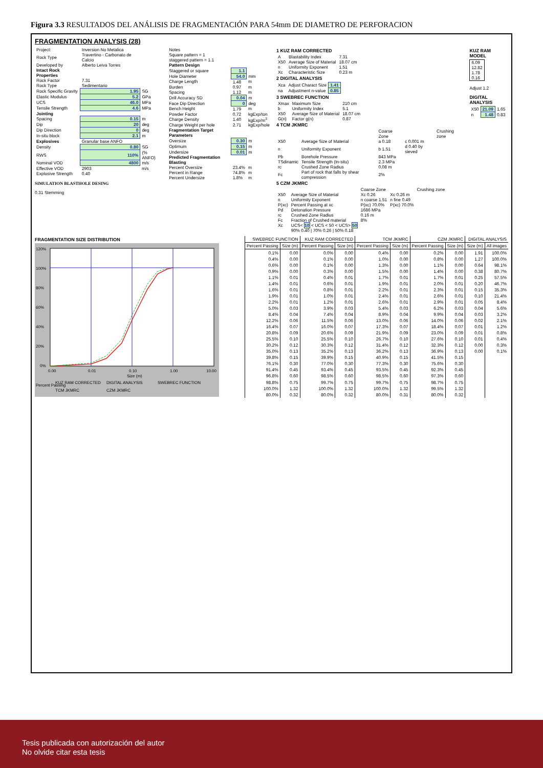Figura 3.3 RESULTADOS DEL ANÁLISIS DE FRAGMENTACIÓN PARA 54mm DE DIAMETRO DE PERFORACION
FRAGMENTATION ANALYSIS (28)
| Project: | Inversion No Metalica | |
| Rock Type | Travertino - Carbonato de Calcio | |
| Developed by | Alberto Leiva Torres | |
| Intact Rock Properties | | |
| Rock Factor | 7.31 | |
| Rock Type | Sedimentario | |
| Rock Specific Gravity | 1.95 | SG |
| Elastic Modulus | 5.2 | GPa |
| UCS | 46.0 | MPa |
| Tensile Strength | 4.6 | MPa |
| Jointing | | |
| Spacing | 0.15 | m |
| Dip | 20 | deg |
| Dip Direction | 0 | deg |
| In-situ block | 2.1 | m |
| Explosives | Granular base ANFO | |
| Density | 0.80 | SG |
| RWS | 110% | (% ANFO) |
| Nominal VOD | 4800 | m/s |
| Effective VOD | 2903 | m/s |
| Explosive Strength | 0.40 | |
SIMULATION BLASTHOLE DESING
0.31 Stemming
| Notes | | |
| Square pattern = 1 | | |
| staggered pattern = 1.1 | | |
| Pattern Design | | |
| Staggered or square | 1.1 | |
| Hole Diameter | 54.0 | mm |
| Charge Length | 1.48 | m |
| Burden | 0.97 | m |
| Spacing | 1.12 | m |
| Drill Accuracy SD | 0.04 | m |
| Face Dip Direction | 0 | deg |
| Bench Height | 1.79 | m |
| Powder Factor | 0.72 | kgExp/ton |
| Charge Density | 1.40 | kgExp/m<sup>3</sup> |
| Charge Weight per hole | 2.71 | kgExp/hole |
| Fragmentation Target Parameters | | |
| Oversize | 0.30 | m |
| Optimum | 0.15 | m |
| Undersize | 0.01 | m |
| Predicted Fragmentation Blasting | | |
| Percent Oversize | 23.4% | m |
| Percent in Range | 74.8% | m |
| Percent Undersize | 1.8% | m |
1 KUZ RAM CORRECTED
| A | Blastability Index | 7.31 |
| X50 | Average Size of Material | 18.07 cm |
| n | Uniformity Exponent | 1.51 |
| Xc | Characteristic Size | 0.23 m |
2 DIGITAL ANALYSIS
| Xca | Adjust Charact Size | 1.41 |
| na | Adjustment n-value | 0.85 |
3 SWEBREC FUNCTION
| Xmax | Maximum Size | 210 cm |
| b | Uniformity Index | 5.1 |
| X50 | Average Size of Material | 18.07 cm |
| G(n) | Factor g(n) | 0.87 |
4 TCM JKMRC
| | | Coarse Zone | | Crushing zone |
| X50 | Average Size of Material | a 0.18 | c 0.001 m | |
| n | Uniformity Exponent | b 1.51 | d 0.40 by sieved | |
| Pb | Borehole Pressure | 843 MPa | | |
| TSdinamic | Tensile Strength (In-situ) | 2.3 MPa | | |
| rc | Crushed Zone Radius | 0.08 m | | |
| Fc | Part of rock that falls by shear compression | 2% | | |
5 CZM JKMRC
| | | Coarse Zone | | Crushing zone |
| X50 | Average Size of Material | Xc 0.26 | Xc 0.26 m | |
| n | Uniformity Exponent | n coarse 1.51 | n fine 0.49 | |
| P(xc) | Percent Passing at xc | P(xc) 70.0% | P(xc) 70.0% | |
| Pd | Detonation Pressure | 1686 MPa | | |
| rc | Crushed Zone Radius | 0.16 m | | |
| Fc | Fraction of Crushed material | 8% | | |
| Xc | UCS< 10 < UCS < 50 < UCS> 50 | | | |
| | 90% 0.40 / 70% 0.26 / 50% 0.18 | | | |
KUZ RAM MODEL
| 6.09 |
| 12.82 |
| 1.78 |
| 0.16 |
Adjust 1.2
DIGITAL ANALYSIS
| X50 | 21.09 | 1.65 |
| n | 1.48 | 0.83 |
FRAGMENTATION SIZE DISTRIBUTION
120%
100%
80%
60%
40%
20%
0%
0.00
0.01
0.10
1.00
10.00
Size (m)
Percent Passing
KUZ RAM CORRECTED
DIGITAL ANALYSIS
SWEBREC FUNCTION
TCM JKMRC
CZM JKMRC
| SWEBREC FUNCTION | | KUZ RAM CORRECTED | | TCM JKMRC | | CZM JKMRC | | DIGITAL ANALYSIS | |
| --- | --- | --- | --- | --- | --- | --- | --- | --- | --- |
| Percent Passing | Size (m) | Percent Passing | Size (m) | Percent Passing | Size (m) | Percent Passing | Size (m) | Size (m) | All images |
| 0.1% | 0.00 | 0.0% | 0.00 | 0.4% | 0.00 | 0.2% | 0.00 | 1.91 | 100.0% |
| 0.4% | 0.00 | 0.1% | 0.00 | 1.0% | 0.00 | 0.8% | 0.00 | 1.27 | 100.0% |
| 0.6% | 0.00 | 0.1% | 0.00 | 1.3% | 0.00 | 1.1% | 0.00 | 0.64 | 98.1% |
| 0.9% | 0.00 | 0.3% | 0.00 | 1.5% | 0.00 | 1.4% | 0.00 | 0.38 | 80.7% |
| 1.1% | 0.01 | 0.4% | 0.01 | 1.7% | 0.01 | 1.7% | 0.01 | 0.25 | 57.5% |
| 1.4% | 0.01 | 0.6% | 0.01 | 1.9% | 0.01 | 2.0% | 0.01 | 0.20 | 46.7% |
| 1.6% | 0.01 | 0.8% | 0.01 | 2.2% | 0.01 | 2.3% | 0.01 | 0.15 | 35.3% |
| 1.9% | 0.01 | 1.0% | 0.01 | 2.4% | 0.01 | 2.6% | 0.01 | 0.10 | 21.4% |
| 2.2% | 0.01 | 1.2% | 0.01 | 2.6% | 0.01 | 2.9% | 0.01 | 0.05 | 8.4% |
| 5.0% | 0.03 | 3.9% | 0.03 | 5.4% | 0.03 | 6.2% | 0.03 | 0.04 | 5.6% |
| 8.4% | 0.04 | 7.4% | 0.04 | 8.9% | 0.04 | 9.9% | 0.04 | 0.03 | 3.2% |
| 12.2% | 0.06 | 11.5% | 0.06 | 13.0% | 0.06 | 14.0% | 0.06 | 0.02 | 2.1% |
| 16.4% | 0.07 | 16.0% | 0.07 | 17.3% | 0.07 | 18.4% | 0.07 | 0.01 | 1.2% |
| 20.8% | 0.09 | 20.6% | 0.09 | 21.9% | 0.09 | 23.0% | 0.09 | 0.01 | 0.8% |
| 25.5% | 0.10 | 25.5% | 0.10 | 26.7% | 0.10 | 27.6% | 0.10 | 0.01 | 0.4% |
| 30.2% | 0.12 | 30.3% | 0.12 | 31.4% | 0.12 | 32.3% | 0.12 | 0.00 | 0.3% |
| 35.0% | 0.13 | 35.2% | 0.13 | 36.2% | 0.13 | 36.9% | 0.13 | 0.00 | 0.1% |
| 39.8% | 0.15 | 39.9% | 0.15 | 40.9% | 0.15 | 41.5% | 0.15 | | |
| 76.1% | 0.30 | 77.0% | 0.30 | 77.3% | 0.30 | 75.6% | 0.30 | | |
| 91.4% | 0.45 | 93.4% | 0.45 | 93.5% | 0.45 | 92.3% | 0.45 | | |
| 96.8% | 0.60 | 98.5% | 0.60 | 98.5% | 0.60 | 97.3% | 0.60 | | |
| 98.8% | 0.75 | 99.7% | 0.75 | 99.7% | 0.75 | 98.7% | 0.75 | | |
| 100.0% | 1.32 | 100.0% | 1.32 | 100.0% | 1.32 | 99.5% | 1.32 | | |
| 80.0% | 0.32 | 80.0% | 0.32 | 80.0% | 0.31 | 80.0% | 0.32 | | |
Tesis publicada con autorización del autor
No olvide citar esta tesis